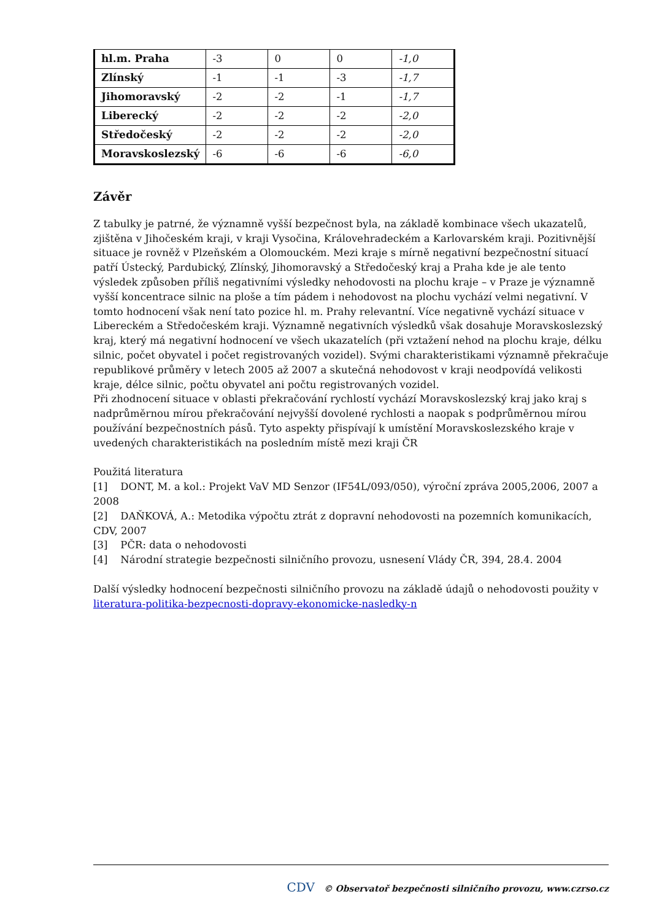| hl.m. Praha | -3 | 0 | 0 | -1,0 |
| Zlínský | -1 | -1 | -3 | -1,7 |
| Jihomoravský | -2 | -2 | -1 | -1,7 |
| Liberecký | -2 | -2 | -2 | -2,0 |
| Středočeský | -2 | -2 | -2 | -2,0 |
| Moravskoslezský | -6 | -6 | -6 | -6,0 |
Závěr
Z tabulky je patrné, že významně vyšší bezpečnost byla, na základě kombinace všech ukazatelů, zjištěna v Jihočeském kraji, v kraji Vysočina, Královehradeckém a Karlovarském kraji. Pozitivnější situace je rovněž v Plzeňském a Olomouckém. Mezi kraje s mírně negativní bezpečnostní situací patří Ústecký, Pardubický, Zlínský, Jihomoravský a Středočeský kraj a Praha kde je ale tento výsledek způsoben příliš negativními výsledky nehodovosti na plochu kraje – v Praze je významně vyšší koncentrace silnic na ploše a tím pádem i nehodovost na plochu vychází velmi negativní. V tomto hodnocení však není tato pozice hl. m. Prahy relevantní. Více negativně vychází situace v Libereckém a Středočeském kraji. Významně negativních výsledků však dosahuje Moravskoslezský kraj, který má negativní hodnocení ve všech ukazatelích (při vztažení nehod na plochu kraje, délku silnic, počet obyvatel i počet registrovaných vozidel). Svými charakteristikami významně překračuje republikové průměry v letech 2005 až 2007 a skutečná nehodovost v kraji neodpovídá velikosti kraje, délce silnic, počtu obyvatel ani počtu registrovaných vozidel.
Při zhodnocení situace v oblasti překračování rychlostí vychází Moravskoslezský kraj jako kraj s nadprůměrnou mírou překračování nejvyšší dovolené rychlosti a naopak s podprůměrnou mírou používání bezpečnostních pásů. Tyto aspekty přispívají k umístění Moravskoslezského kraje v uvedených charakteristikách na posledním místě mezi kraji ČR
Použitá literatura
[1] DONT, M. a kol.: Projekt VaV MD Senzor (IF54L/093/050), výroční zpráva 2005,2006, 2007 a 2008
[2] DAŇKOVÁ, A.: Metodika výpočtu ztrát z dopravní nehodovosti na pozemních komunikacích, CDV, 2007
[3] PČR: data o nehodovosti
[4] Národní strategie bezpečnosti silničního provozu, usnesení Vlády ČR, 394, 28.4. 2004
Další výsledky hodnocení bezpečnosti silničního provozu na základě údajů o nehodovosti použity v literatura-politika-bezpecnosti-dopravy-ekonomicke-nasledky-n
CDV © Observatoř bezpečnosti silničního provozu, www.czrso.cz